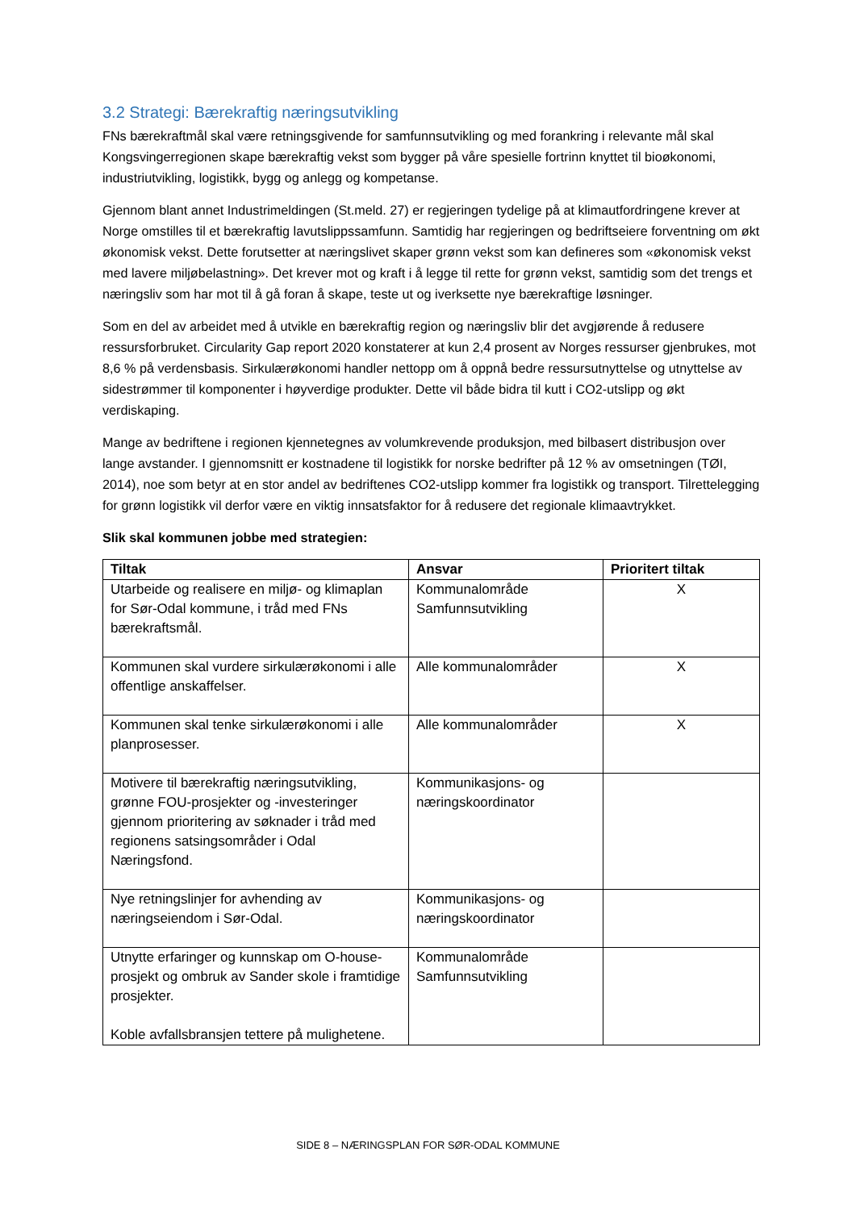3.2 Strategi: Bærekraftig næringsutvikling
FNs bærekraftmål skal være retningsgivende for samfunnsutvikling og med forankring i relevante mål skal Kongsvingerregionen skape bærekraftig vekst som bygger på våre spesielle fortrinn knyttet til bioøkonomi, industriutvikling, logistikk, bygg og anlegg og kompetanse.
Gjennom blant annet Industrimeldingen (St.meld. 27) er regjeringen tydelige på at klimautfordringene krever at Norge omstilles til et bærekraftig lavutslippssamfunn. Samtidig har regjeringen og bedriftseiere forventning om økt økonomisk vekst. Dette forutsetter at næringslivet skaper grønn vekst som kan defineres som «økonomisk vekst med lavere miljøbelastning». Det krever mot og kraft i å legge til rette for grønn vekst, samtidig som det trengs et næringsliv som har mot til å gå foran å skape, teste ut og iverksette nye bærekraftige løsninger.
Som en del av arbeidet med å utvikle en bærekraftig region og næringsliv blir det avgjørende å redusere ressursforbruket. Circularity Gap report 2020 konstaterer at kun 2,4 prosent av Norges ressurser gjenbrukes, mot 8,6 % på verdensbasis. Sirkulærøkonomi handler nettopp om å oppnå bedre ressursutnyttelse og utnyttelse av sidestrømmer til komponenter i høyverdige produkter. Dette vil både bidra til kutt i CO2-utslipp og økt verdiskaping.
Mange av bedriftene i regionen kjennetegnes av volumkrevende produksjon, med bilbasert distribusjon over lange avstander. I gjennomsnitt er kostnadene til logistikk for norske bedrifter på 12 % av omsetningen (TØI, 2014), noe som betyr at en stor andel av bedriftenes CO2-utslipp kommer fra logistikk og transport. Tilrettelegging for grønn logistikk vil derfor være en viktig innsatsfaktor for å redusere det regionale klimaavtrykket.
Slik skal kommunen jobbe med strategien:
| Tiltak | Ansvar | Prioritert tiltak |
| --- | --- | --- |
| Utarbeide og realisere en miljø- og klimaplan for Sør-Odal kommune, i tråd med FNs bærekraftsmål. | Kommunalområde Samfunnsutvikling | X |
| Kommunen skal vurdere sirkulærøkonomi i alle offentlige anskaffelser. | Alle kommunalområder | X |
| Kommunen skal tenke sirkulærøkonomi i alle planprosesser. | Alle kommunalområder | X |
| Motivere til bærekraftig næringsutvikling, grønne FOU-prosjekter og -investeringer gjennom prioritering av søknader i tråd med regionens satsingsområder i Odal Næringsfond. | Kommunikasjons- og næringskoordinator | |
| Nye retningslinjer for avhending av næringseiendom i Sør-Odal. | Kommunikasjons- og næringskoordinator | |
| Utnytte erfaringer og kunnskap om O-house-prosjekt og ombruk av Sander skole i framtidige prosjekter. Koble avfallsbransjen tettere på mulighetene. | Kommunalområde Samfunnsutvikling | |
SIDE 8 – NÆRINGSPLAN FOR SØR-ODAL KOMMUNE